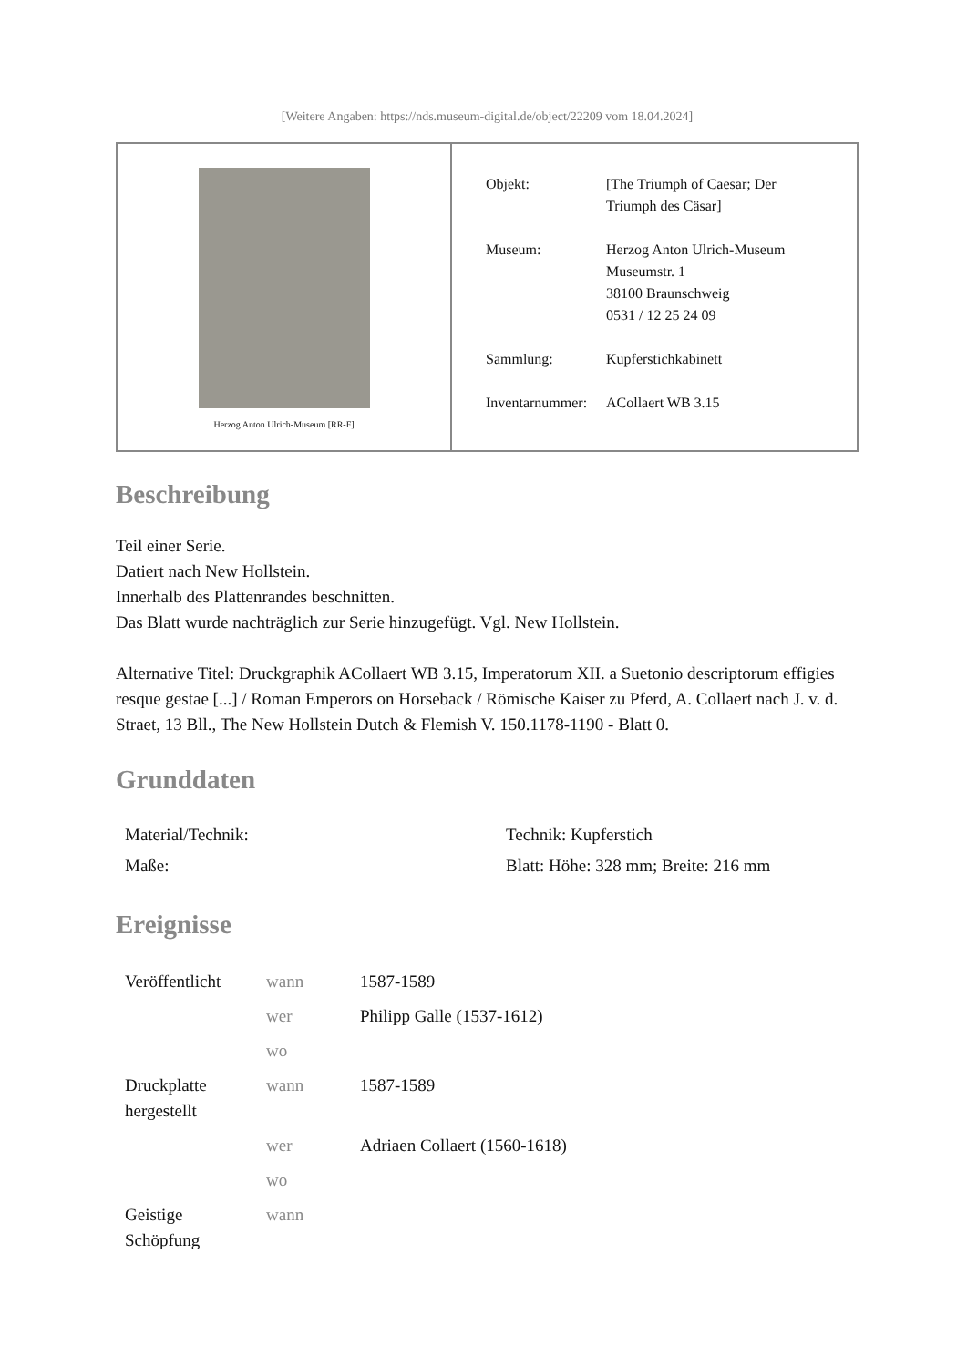[Weitere Angaben: https://nds.museum-digital.de/object/22209 vom 18.04.2024]
Herzog Anton Ulrich-Museum [RR-F]
| Objekt: | [The Triumph of Caesar; Der Triumph des Cäsar] |
| Museum: | Herzog Anton Ulrich-Museum Museumstr. 1 38100 Braunschweig 0531 / 12 25 24 09 |
| Sammlung: | Kupferstichkabinett |
| Inventarnummer: | ACollaert WB 3.15 |
Beschreibung
Teil einer Serie.
Datiert nach New Hollstein.
Innerhalb des Plattenrandes beschnitten.
Das Blatt wurde nachträglich zur Serie hinzugefügt. Vgl. New Hollstein.
Alternative Titel: Druckgraphik ACollaert WB 3.15, Imperatorum XII. a Suetonio descriptorum effigies resque gestae [...] / Roman Emperors on Horseback / Römische Kaiser zu Pferd, A. Collaert nach J. v. d. Straet, 13 Bll., The New Hollstein Dutch & Flemish V. 150.1178-1190 - Blatt 0.
Grunddaten
| Material/Technik: | Technik: Kupferstich |
| Maße: | Blatt: Höhe: 328 mm; Breite: 216 mm |
Ereignisse
| Veröffentlicht | wann | 1587-1589 |
| | wer | Philipp Galle (1537-1612) |
| | wo | |
| Druckplatte hergestellt | wann | 1587-1589 |
| | wer | Adriaen Collaert (1560-1618) |
| | wo | |
| Geistige Schöpfung | wann | |